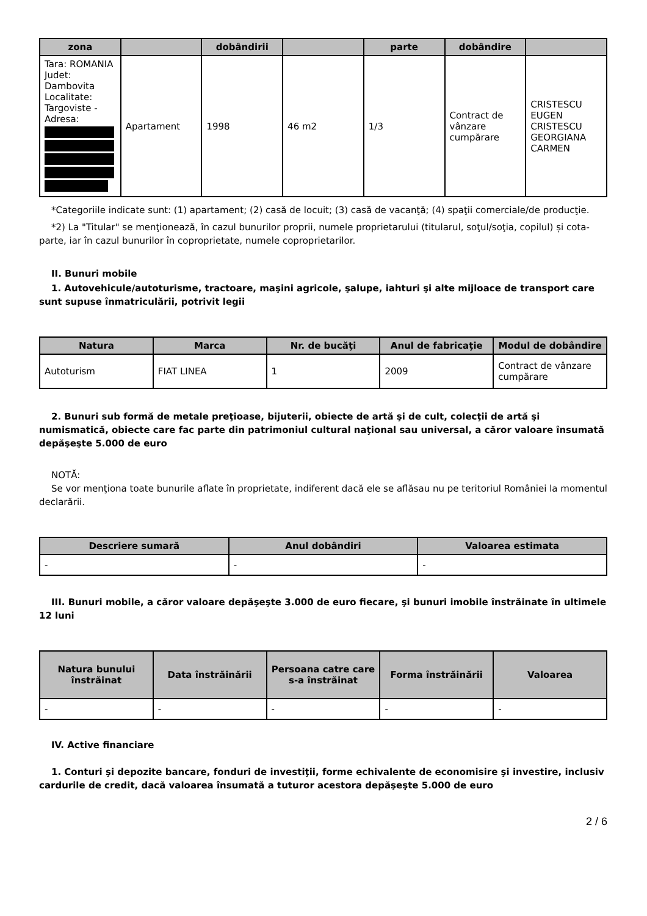| zona | | dobândirii | | parte | dobândire | |
| --- | --- | --- | --- | --- | --- | --- |
| Tara: ROMANIA Judet: Dambovita Localitate: Targoviste - Adresa: | Apartament | 1998 | 46 m2 | 1/3 | Contract de vânzare cumpărare | CRISTESCU EUGEN CRISTESCU GEORGIANA CARMEN |
*Categoriile indicate sunt: (1) apartament; (2) casă de locuit; (3) casă de vacanţă; (4) spaţii comerciale/de producţie.
*2) La "Titular" se menţionează, în cazul bunurilor proprii, numele proprietarului (titularul, soţul/soţia, copilul) și cota-parte, iar în cazul bunurilor în coproprietate, numele coproprietarilor.
II. Bunuri mobile
1. Autovehicule/autoturisme, tractoare, maşini agricole, şalupe, iahturi şi alte mijloace de transport care sunt supuse înmatriculării, potrivit legii
| Natura | Marca | Nr. de bucăţi | Anul de fabricaţie | Modul de dobândire |
| --- | --- | --- | --- | --- |
| Autoturism | FIAT LINEA | 1 | 2009 | Contract de vânzare cumpărare |
2. Bunuri sub formă de metale preţioase, bijuterii, obiecte de artă şi de cult, colecţii de artă şi numismatică, obiecte care fac parte din patrimoniul cultural naţional sau universal, a căror valoare însumată depăşeşte 5.000 de euro
NOTĂ:
Se vor menţiona toate bunurile aflate în proprietate, indiferent dacă ele se aflăsau nu pe teritoriul României la momentul declarării.
| Descriere sumară | Anul dobândiri | Valoarea estimata |
| --- | --- | --- |
| - | - | - |
III. Bunuri mobile, a căror valoare depăşeşte 3.000 de euro fiecare, şi bunuri imobile înstrăinate în ultimele 12 luni
| Natura bunului înstrăinat | Data înstrăinării | Persoana catre care s-a înstrăinat | Forma înstrăinării | Valoarea |
| --- | --- | --- | --- | --- |
| - | - | - | - | - |
IV. Active financiare
1. Conturi şi depozite bancare, fonduri de investiţii, forme echivalente de economisire şi investire, inclusiv cardurile de credit, dacă valoarea însumată a tuturor acestora depăşeşte 5.000 de euro
2 / 6